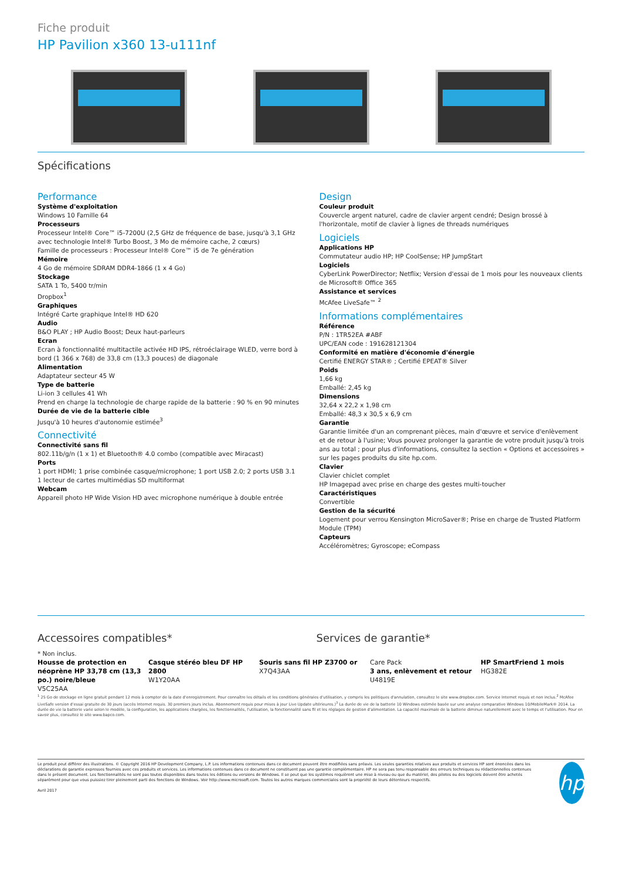Fiche produit
HP Pavilion x360 13-u111nf
Spécifications
Performance
Système d'exploitation
Windows 10 Famille 64
Processeurs
Processeur Intel® Core™ i5-7200U (2,5 GHz de fréquence de base, jusqu'à 3,1 GHz avec technologie Intel® Turbo Boost, 3 Mo de mémoire cache, 2 cœurs)
Famille de processeurs : Processeur Intel® Core™ i5 de 7e génération
Mémoire
4 Go de mémoire SDRAM DDR4-1866 (1 x 4 Go)
Stockage
SATA 1 To, 5400 tr/min
Dropbox<sup>1</sup>
Graphiques
Intégré Carte graphique Intel® HD 620
Audio
B&O PLAY ; HP Audio Boost; Deux haut-parleurs
Ecran
Ecran à fonctionnalité multitactile activée HD IPS, rétroéclairage WLED, verre bord à bord (1 366 x 768) de 33,8 cm (13,3 pouces) de diagonale
Alimentation
Adaptateur secteur 45 W
Type de batterie
Li-ion 3 cellules 41 Wh
Prend en charge la technologie de charge rapide de la batterie : 90 % en 90 minutes
Durée de vie de la batterie cible
Jusqu'à 10 heures d'autonomie estimée<sup>3</sup>
Connectivité
Connectivité sans fil
802.11b/g/n (1 x 1) et Bluetooth® 4.0 combo (compatible avec Miracast)
Ports
1 port HDMI; 1 prise combinée casque/microphone; 1 port USB 2.0; 2 ports USB 3.1
1 lecteur de cartes multimédias SD multiformat
Webcam
Appareil photo HP Wide Vision HD avec microphone numérique à double entrée
Design
Couleur produit
Couvercle argent naturel, cadre de clavier argent cendré; Design brossé à l'horizontale, motif de clavier à lignes de threads numériques
Logiciels
Applications HP
Commutateur audio HP; HP CoolSense; HP JumpStart
Logiciels
CyberLink PowerDirector; Netflix; Version d'essai de 1 mois pour les nouveaux clients de Microsoft® Office 365
Assistance et services
McAfee LiveSafe™ <sup>2</sup>
Informations complémentaires
Référence
P/N : 1TR52EA #ABF
UPC/EAN code : 191628121304
Conformité en matière d'économie d'énergie
Certifié ENERGY STAR® ; Certifié EPEAT® Silver
Poids
1,66 kg
Emballé: 2,45 kg
Dimensions
32,64 x 22,2 x 1,98 cm
Emballé: 48,3 x 30,5 x 6,9 cm
Garantie
Garantie limitée d'un an comprenant pièces, main d'œuvre et service d'enlèvement et de retour à l'usine; Vous pouvez prolonger la garantie de votre produit jusqu'à trois ans au total ; pour plus d'informations, consultez la section « Options et accessoires » sur les pages produits du site hp.com.
Clavier
Clavier chiclet complet
HP Imagepad avec prise en charge des gestes multi-toucher
Caractéristiques
Convertible
Gestion de la sécurité
Logement pour verrou Kensington MicroSaver®; Prise en charge de Trusted Platform Module (TPM)
Capteurs
Accéléromètres; Gyroscope; eCompass
Accessoires compatibles* Services de garantie*
* Non inclus.
Housse de protection en néoprène HP 33,78 cm (13,3 po.) noire/bleue
V5C25AA
Casque stéréo bleu DF HP 2800
W1Y20AA
Souris sans fil HP Z3700 or
X7Q43AA
Care Pack
3 ans, enlèvement et retour
U4819E
HP SmartFriend 1 mois
HG382E
<sup>1</sup> 25 Go de stockage en ligne gratuit pendant 12 mois à compter de la date d'enregistrement. Pour connaître les détails et les conditions générales d'utilisation, y compris les politiques d'annulation, consultez le site www.dropbox.com. Service Internet requis et non inclus.<sup>2</sup> McAfee LiveSafe version d'essai gratuite de 30 jours (accès Internet requis. 30 premiers jours inclus. Abonnement requis pour mises à jour Live Update ultérieures.)<sup>3</sup> La durée de vie de la batterie 10 Windows estimée basée sur une analyse comparative Windows 10/MobileMark® 2014. La durée de vie la batterie varie selon le modèle, la configuration, les applications chargées, les fonctionnalités, l'utilisation, la fonctionnalité sans fil et les réglages de gestion d'alimentation. La capacité maximale de la batterie diminue naturellement avec le temps et l'utilisation. Pour en savoir plus, consultez le site www.bapco.com.
Le produit peut différer des illustrations. © Copyright 2016 HP Development Company, L.P. Les informations contenues dans ce document peuvent être modifiées sans préavis. Les seules garanties relatives aux produits et services HP sont énoncées dans les déclarations de garantie expresses fournies avec ces produits et services. Les informations contenues dans ce document ne constituent pas une garantie complémentaire. HP ne sera pas tenu responsable des erreurs techniques ou rédactionnelles contenues dans le présent document. Les fonctionnalités ne sont pas toutes disponibles dans toutes les éditions ou versions de Windows. Il se peut que les systèmes requièrent une mise à niveau ou que du matériel, des pilotes ou des logiciels doivent être achetés séparément pour que vous puissiez tirer pleinement parti des fonctions de Windows. Voir http://www.microsoft.com. Toutes les autres marques commerciales sont la propriété de leurs détenteurs respectifs.
Avril 2017
hp